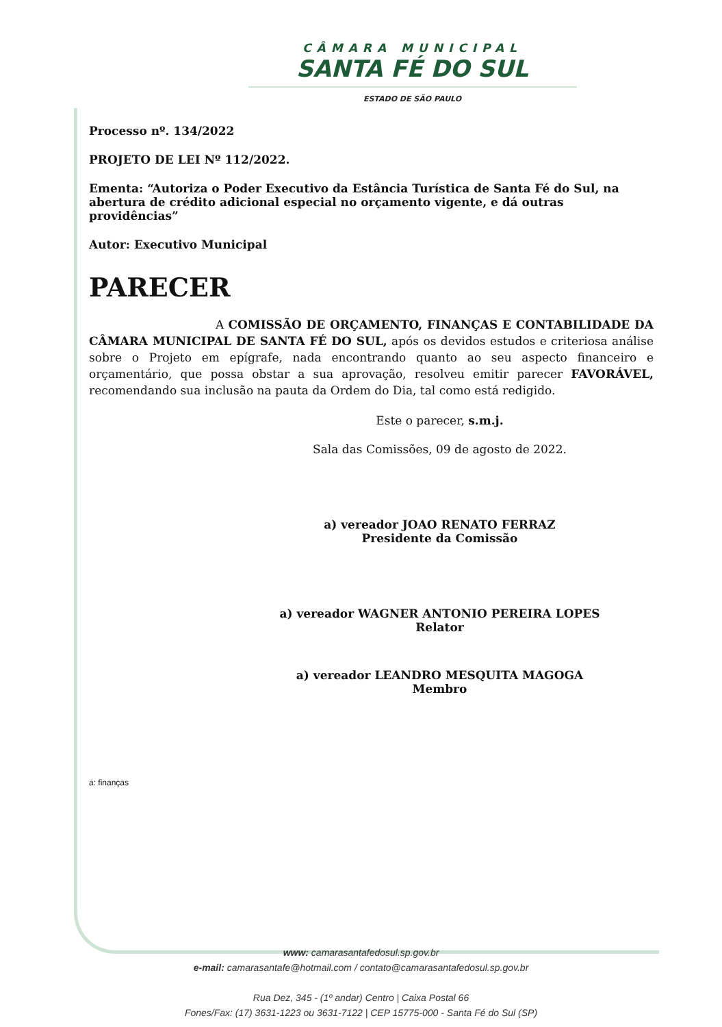CÂMARA MUNICIPAL
SANTA FÉ DO SUL
ESTADO DE SÃO PAULO
Processo nº. 134/2022
PROJETO DE LEI Nº 112/2022.
Ementa: “Autoriza o Poder Executivo da Estância Turística de Santa Fé do Sul, na abertura de crédito adicional especial no orçamento vigente, e dá outras providências”
Autor: Executivo Municipal
PARECER
A COMISSÃO DE ORÇAMENTO, FINANÇAS E CONTABILIDADE DA CÂMARA MUNICIPAL DE SANTA FÉ DO SUL, após os devidos estudos e criteriosa análise sobre o Projeto em epígrafe, nada encontrando quanto ao seu aspecto financeiro e orçamentário, que possa obstar a sua aprovação, resolveu emitir parecer FAVORÁVEL, recomendando sua inclusão na pauta da Ordem do Dia, tal como está redigido.
Este o parecer, s.m.j.
Sala das Comissões, 09 de agosto de 2022.
a) vereador JOAO RENATO FERRAZ
Presidente da Comissão
a) vereador WAGNER ANTONIO PEREIRA LOPES
Relator
a) vereador LEANDRO MESQUITA MAGOGA
Membro
a: finanças
www: camarasantafedosul.sp.gov.br
e-mail: camarasantafe@hotmail.com / contato@camarasantafedosul.sp.gov.br
Rua Dez, 345 - (1º andar) Centro | Caixa Postal 66
Fones/Fax: (17) 3631-1223 ou 3631-7122 | CEP 15775-000 - Santa Fé do Sul (SP)